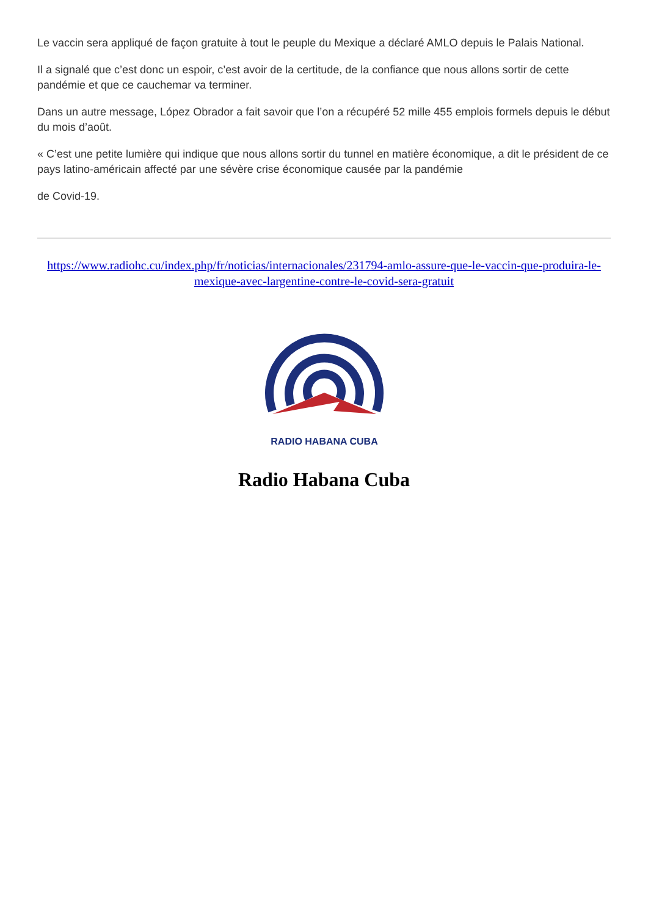Le vaccin sera appliqué de façon gratuite à tout le peuple du Mexique a déclaré AMLO depuis le Palais National.
Il a signalé que c’est donc un espoir, c’est avoir de la certitude, de la confiance que nous allons sortir de cette pandémie et que ce cauchemar va terminer.
Dans un autre message, López Obrador a fait savoir que l’on a récupéré 52 mille 455 emplois formels depuis le début du mois d’août.
« C’est une petite lumière qui indique que nous allons sortir du tunnel en matière économique, a dit le président de ce pays latino-américain affecté par une sévère crise économique causée par la pandémie
de Covid-19.
https://www.radiohc.cu/index.php/fr/noticias/internacionales/231794-amlo-assure-que-le-vaccin-que-produira-le-mexique-avec-largentine-contre-le-covid-sera-gratuit
RADIO HABANA CUBA
Radio Habana Cuba